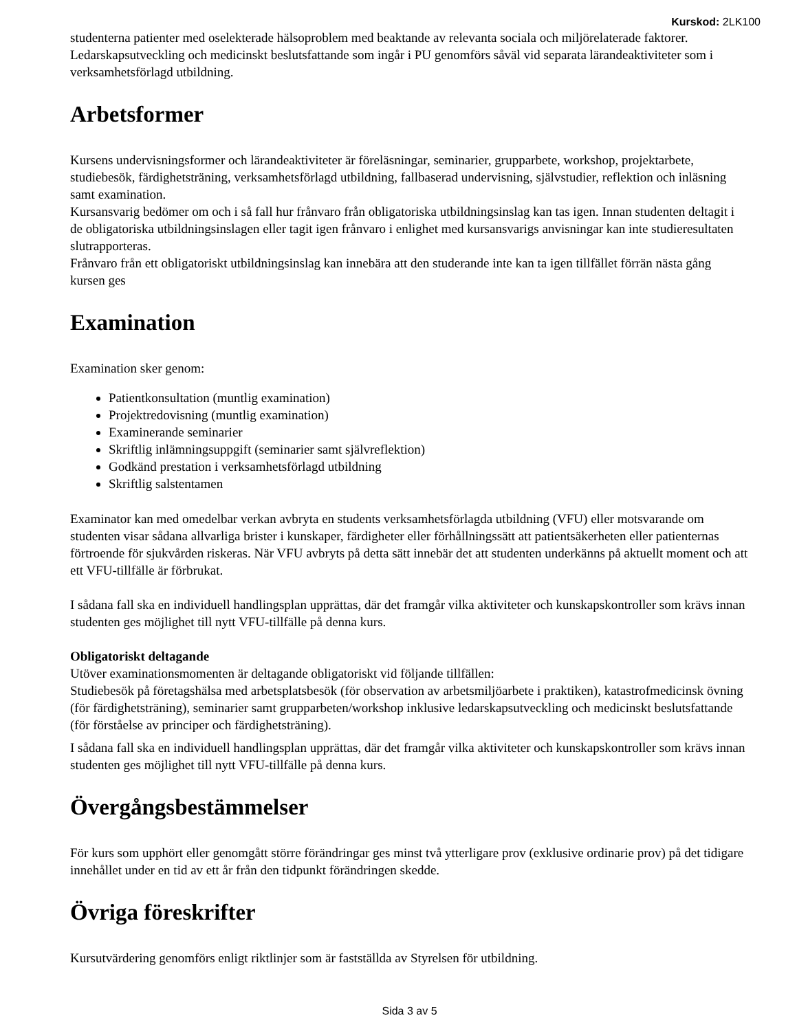Kurskod: 2LK100
studenterna patienter med oselekterade hälsoproblem med beaktande av relevanta sociala och miljörelaterade faktorer. Ledarskapsutveckling och medicinskt beslutsfattande som ingår i PU genomförs såväl vid separata lärandeaktiviteter som i verksamhetsförlagd utbildning.
Arbetsformer
Kursens undervisningsformer och lärandeaktiviteter är föreläsningar, seminarier, grupparbete, workshop, projektarbete, studiebesök, färdighetsträning, verksamhetsförlagd utbildning, fallbaserad undervisning, självstudier, reflektion och inläsning samt examination.
Kursansvarig bedömer om och i så fall hur frånvaro från obligatoriska utbildningsinslag kan tas igen. Innan studenten deltagit i de obligatoriska utbildningsinslagen eller tagit igen frånvaro i enlighet med kursansvarigs anvisningar kan inte studieresultaten slutrapporteras.
Frånvaro från ett obligatoriskt utbildningsinslag kan innebära att den studerande inte kan ta igen tillfället förrän nästa gång kursen ges
Examination
Examination sker genom:
Patientkonsultation (muntlig examination)
Projektredovisning (muntlig examination)
Examinerande seminarier
Skriftlig inlämningsuppgift (seminarier samt självreflektion)
Godkänd prestation i verksamhetsförlagd utbildning
Skriftlig salstentamen
Examinator kan med omedelbar verkan avbryta en students verksamhetsförlagda utbildning (VFU) eller motsvarande om studenten visar sådana allvarliga brister i kunskaper, färdigheter eller förhållningssätt att patientsäkerheten eller patienternas förtroende för sjukvården riskeras. När VFU avbryts på detta sätt innebär det att studenten underkänns på aktuellt moment och att ett VFU-tillfälle är förbrukat.
I sådana fall ska en individuell handlingsplan upprättas, där det framgår vilka aktiviteter och kunskapskontroller som krävs innan studenten ges möjlighet till nytt VFU-tillfälle på denna kurs.
Obligatoriskt deltagande
Utöver examinationsmomenten är deltagande obligatoriskt vid följande tillfällen:
Studiebesök på företagshälsa med arbetsplatsbesök (för observation av arbetsmiljöarbete i praktiken), katastrofmedicinsk övning (för färdighetsträning), seminarier samt grupparbeten/workshop inklusive ledarskapsutveckling och medicinskt beslutsfattande (för förståelse av principer och färdighetsträning).
I sådana fall ska en individuell handlingsplan upprättas, där det framgår vilka aktiviteter och kunskapskontroller som krävs innan studenten ges möjlighet till nytt VFU-tillfälle på denna kurs.
Övergångsbestämmelser
För kurs som upphört eller genomgått större förändringar ges minst två ytterligare prov (exklusive ordinarie prov) på det tidigare innehållet under en tid av ett år från den tidpunkt förändringen skedde.
Övriga föreskrifter
Kursutvärdering genomförs enligt riktlinjer som är fastställda av Styrelsen för utbildning.
Sida 3 av 5